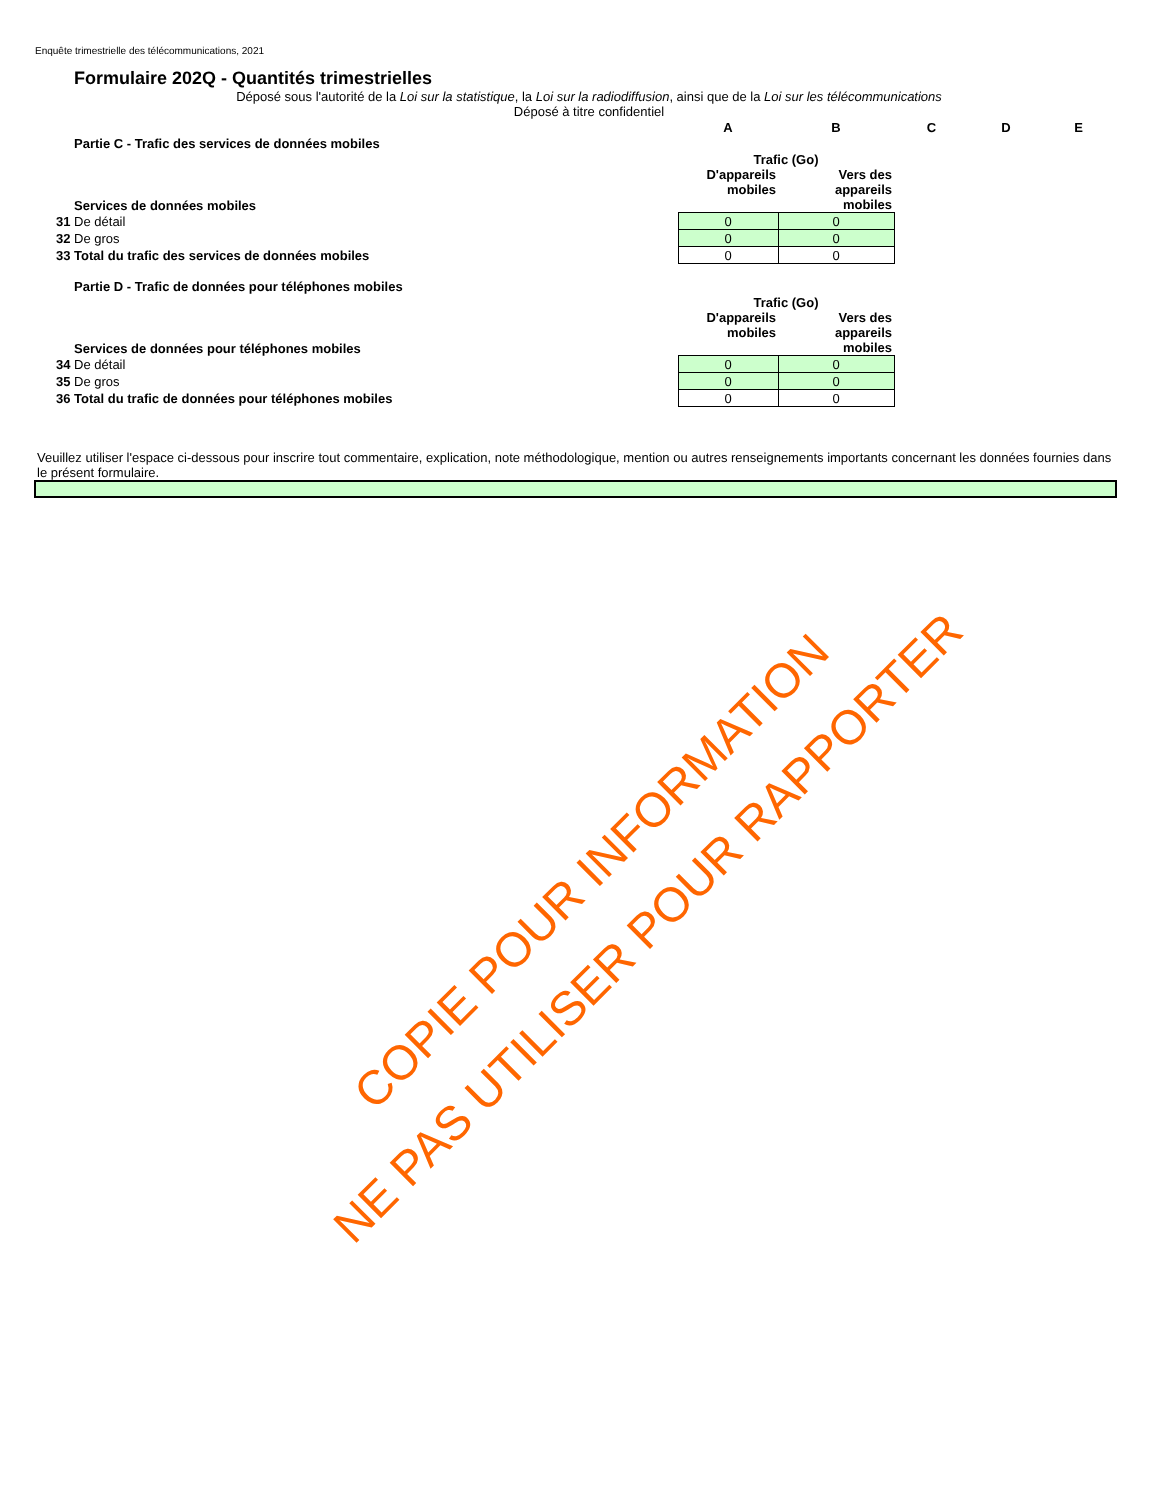Enquête trimestrielle des télécommunications, 2021
Formulaire 202Q - Quantités trimestrielles
Déposé sous l'autorité de la Loi sur la statistique, la Loi sur la radiodiffusion, ainsi que de la Loi sur les télécommunications
Déposé à titre confidentiel
| | A | B | C | D | E |
| Partie C - Trafic des services de données mobiles | | | | | |
| | Trafic (Go) | | | | |
| Services de données mobiles | D'appareils mobiles | Vers des appareils mobiles | | | |
| 31 De détail | 0 | 0 | | | |
| 32 De gros | 0 | 0 | | | |
| 33 Total du trafic des services de données mobiles | 0 | 0 | | | |
| Partie D - Trafic de données pour téléphones mobiles | | | | | |
| | Trafic (Go) | | | | |
| Services de données pour téléphones mobiles | D'appareils mobiles | Vers des appareils mobiles | | | |
| 34 De détail | 0 | 0 | | | |
| 35 De gros | 0 | 0 | | | |
| 36 Total du trafic de données pour téléphones mobiles | 0 | 0 | | | |
Veuillez utiliser l'espace ci-dessous pour inscrire tout commentaire, explication, note méthodologique, mention ou autres renseignements importants concernant les données fournies dans le présent formulaire.
COPIE POUR INFORMATION
NE PAS UTILISER POUR RAPPORTER